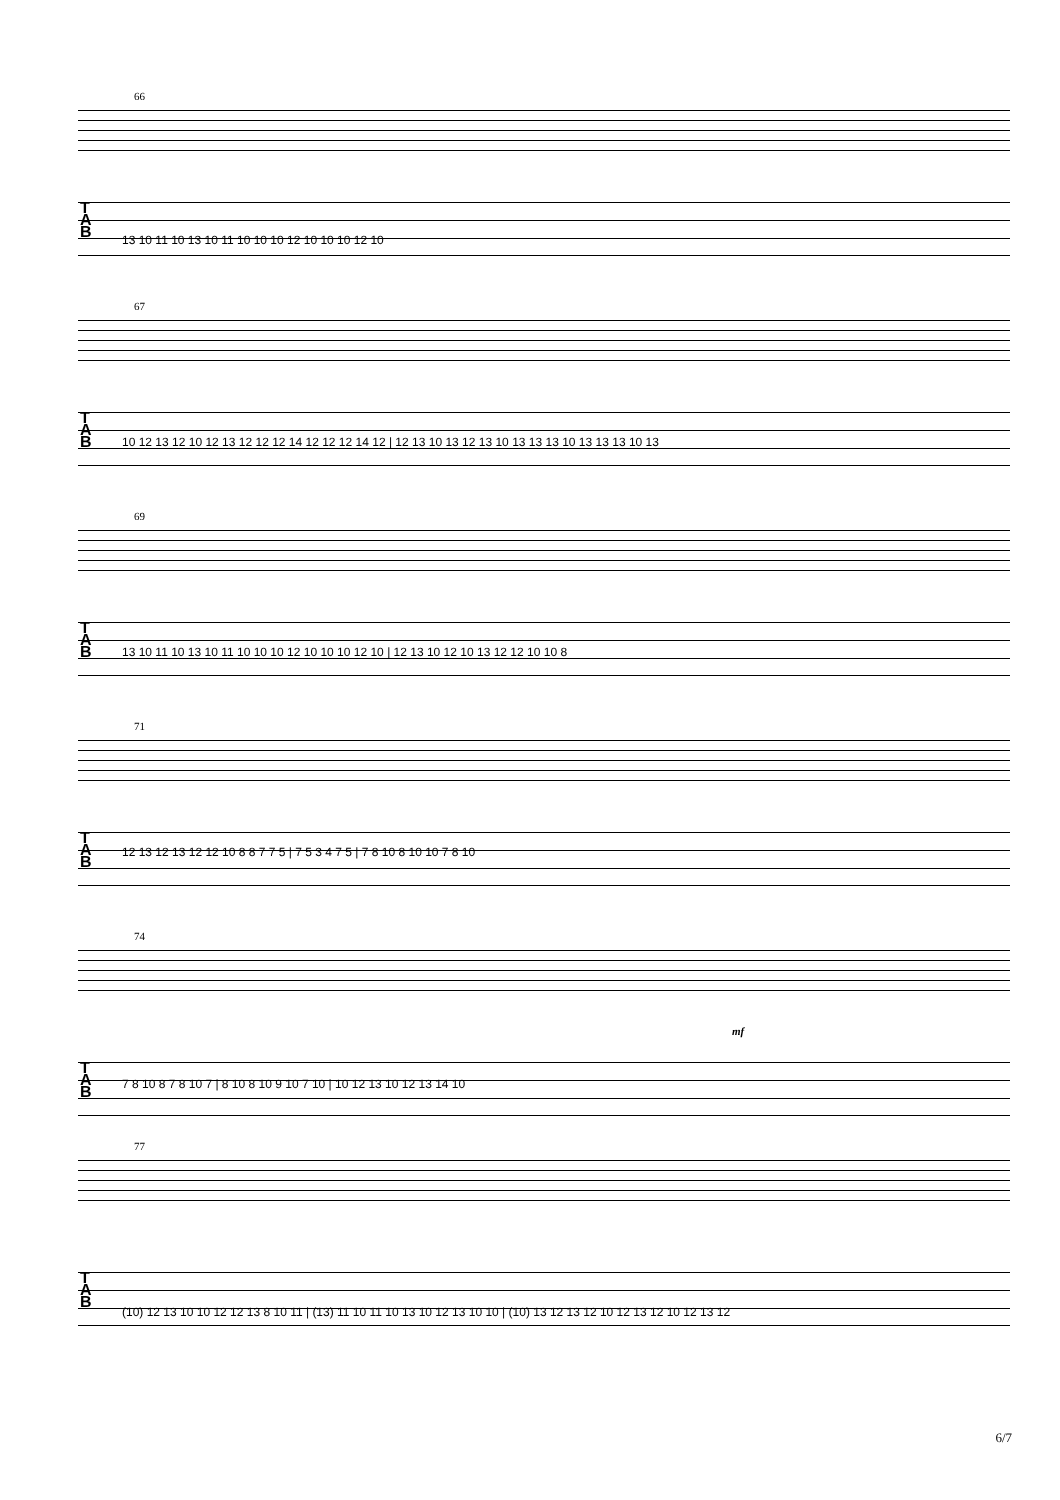66
T
A
B
13 10 11 10 13 10 11 10 10 10 12 10 10 10 12 10
67
T
A
B
10 12 13 12 10 12 13 12 12 12 14 12 12 12 14 12 | 12 13 10 13 12 13 10 13 13 13 10 13 13 13 10 13
69
T
A
B
13 10 11 10 13 10 11 10 10 10 12 10 10 10 12 10 | 12 13 10 12 10 13 12 12 10 10 8
71
T
A
B
12 13 12 13 12 12 10 8 8 7 7 5 | 7 5 3 4 7 5 | 7 8 10 8 10 10 7 8 10
74
mf
T
A
B
7 8 10 8 7 8 10 7 | 8 10 8 10 9 10 7 10 | 10 12 13 10 12 13 14 10
77
T
A
B
(10) 12 13 10 10 12 12 13 8 10 11 | (13) 11 10 11 10 13 10 12 13 10 10 | (10) 13 12 13 12 10 12 13 12 10 12 13 12
6/7